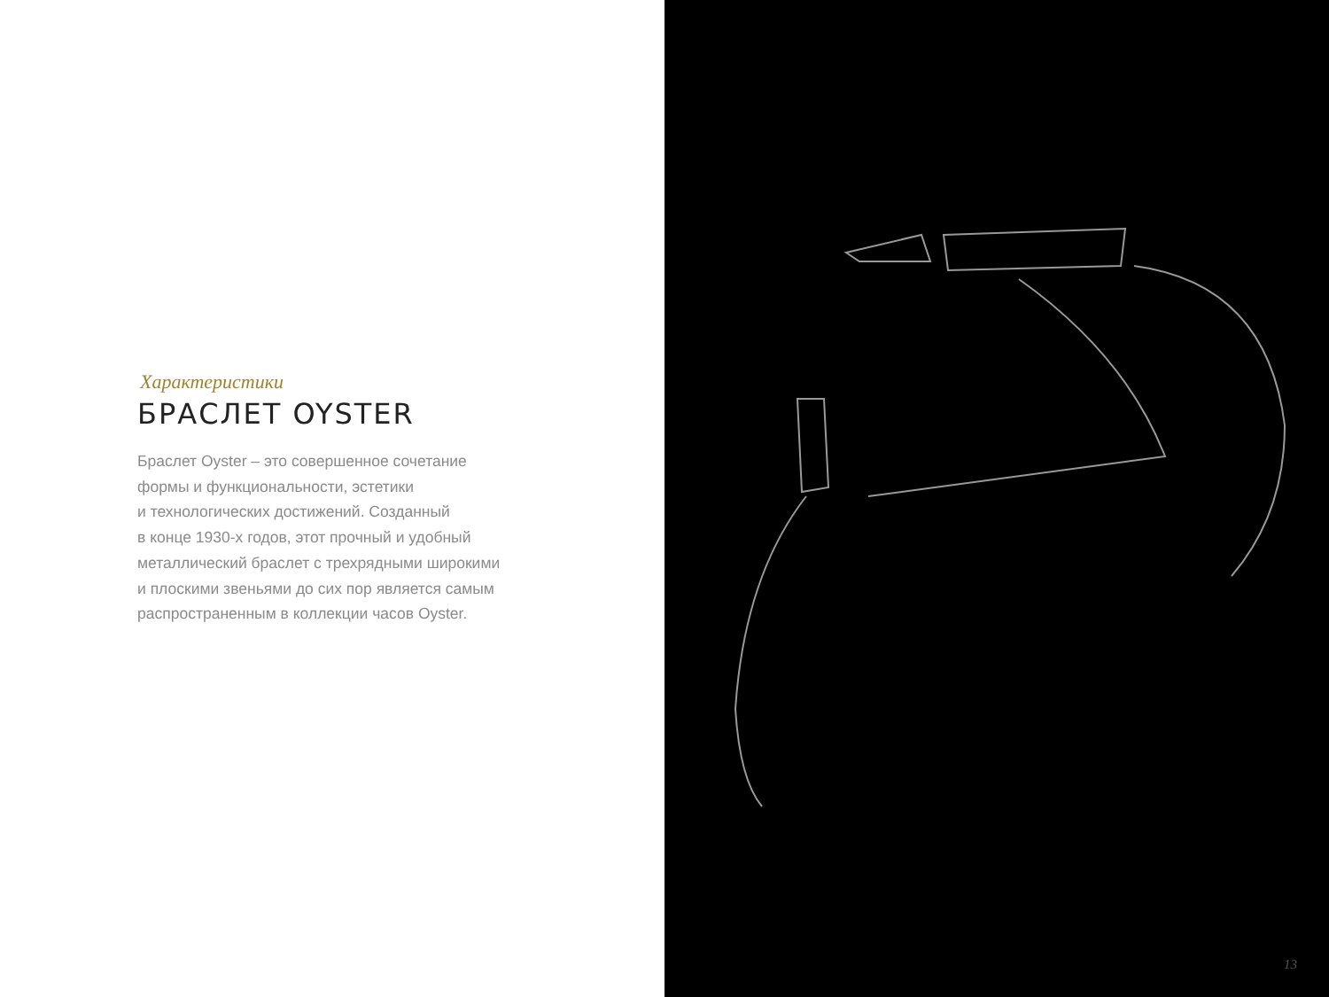Характеристики
БРАСЛЕТ OYSTER
Браслет Oyster – это совершенное сочетание
формы и функциональности, эстетики
и технологических достижений. Созданный
в конце 1930-х годов, этот прочный и удобный
металлический браслет с трехрядными широкими
и плоскими звеньями до сих пор является самым
распространенным в коллекции часов Oyster.
13